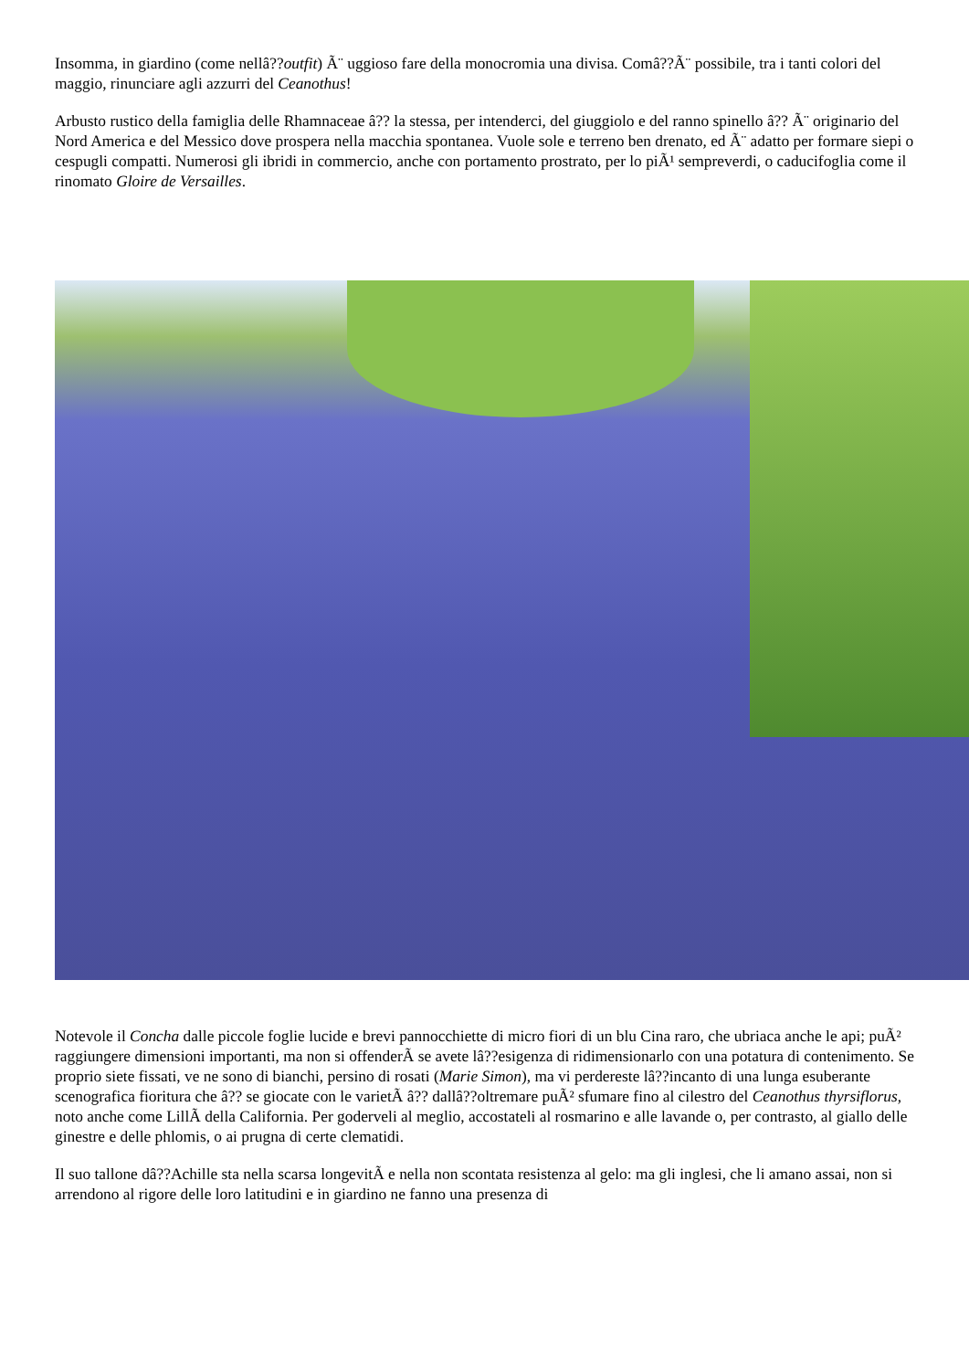Insomma, in giardino (come nellâ??outfit) Ã¨ uggioso fare della monocromia una divisa. Comâ??Ã¨ possibile, tra i tanti colori del maggio, rinunciare agli azzurri del Ceanothus!
Arbusto rustico della famiglia delle Rhamnaceae â?? la stessa, per intenderci, del giuggiolo e del ranno spinello â?? Ã¨ originario del Nord America e del Messico dove prospera nella macchia spontanea. Vuole sole e terreno ben drenato, ed Ã¨ adatto per formare siepi o cespugli compatti. Numerosi gli ibridi in commercio, anche con portamento prostrato, per lo piÃ¹ sempreverdi, o caducifoglia come il rinomato Gloire de Versailles.
Notevole il Concha dalle piccole foglie lucide e brevi pannocchiette di micro fiori di un blu Cina raro, che ubriaca anche le api; puÃ² raggiungere dimensioni importanti, ma non si offenderÃ se avete lâ??esigenza di ridimensionarlo con una potatura di contenimento. Se proprio siete fissati, ve ne sono di bianchi, persino di rosati (Marie Simon), ma vi perdereste lâ??incanto di una lunga esuberante scenografica fioritura che â?? se giocate con le varietÃ â?? dallâ??oltremare puÃ² sfumare fino al cilestro del Ceanothus thyrsiflorus, noto anche come LillÃ della California. Per goderveli al meglio, accostateli al rosmarino e alle lavande o, per contrasto, al giallo delle ginestre e delle phlomis, o ai prugna di certe clematidi.
Il suo tallone dâ??Achille sta nella scarsa longevitÃ e nella non scontata resistenza al gelo: ma gli inglesi, che li amano assai, non si arrendono al rigore delle loro latitudini e in giardino ne fanno una presenza di